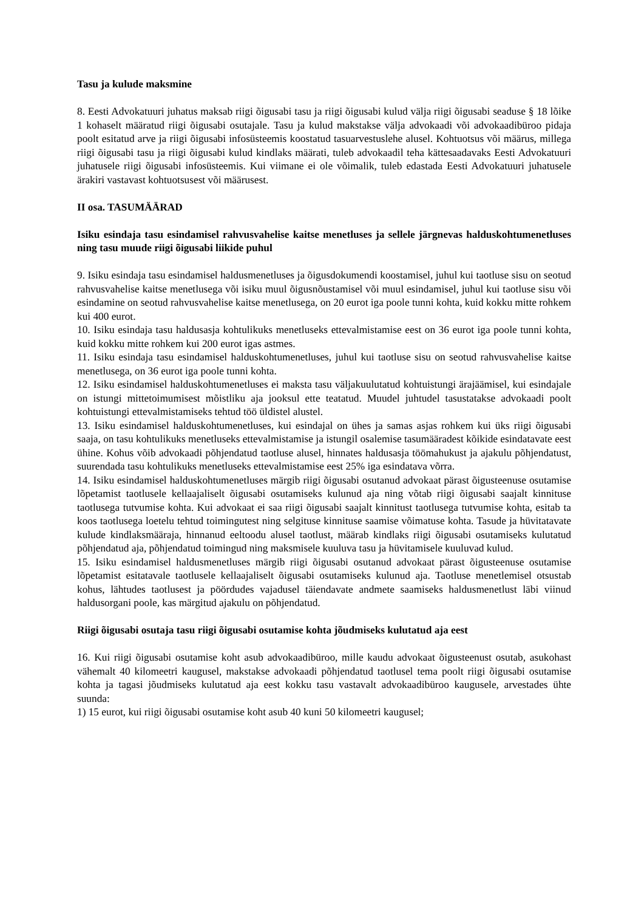Tasu ja kulude maksmine
8. Eesti Advokatuuri juhatus maksab riigi õigusabi tasu ja riigi õigusabi kulud välja riigi õigusabi seaduse § 18 lõike 1 kohaselt määratud riigi õigusabi osutajale. Tasu ja kulud makstakse välja advokaadi või advokaadibüroo pidaja poolt esitatud arve ja riigi õigusabi infosüsteemis koostatud tasuarvestuslehe alusel. Kohtuotsus või määrus, millega riigi õigusabi tasu ja riigi õigusabi kulud kindlaks määrati, tuleb advokaadil teha kättesaadavaks Eesti Advokatuuri juhatusele riigi õigusabi infosüsteemis. Kui viimane ei ole võimalik, tuleb edastada Eesti Advokatuuri juhatusele ärakiri vastavast kohtuotsusest või määrusest.
II osa. TASUMÄÄRAD
Isiku esindaja tasu esindamisel rahvusvahelise kaitse menetluses ja sellele järgnevas halduskohtumenetluses ning tasu muude riigi õigusabi liikide puhul
9. Isiku esindaja tasu esindamisel haldusmenetluses ja õigusdokumendi koostamisel, juhul kui taotluse sisu on seotud rahvusvahelise kaitse menetlusega või isiku muul õigusnõustamisel või muul esindamisel, juhul kui taotluse sisu või esindamine on seotud rahvusvahelise kaitse menetlusega, on 20 eurot iga poole tunni kohta, kuid kokku mitte rohkem kui 400 eurot.
10. Isiku esindaja tasu haldusasja kohtulikuks menetluseks ettevalmistamise eest on 36 eurot iga poole tunni kohta, kuid kokku mitte rohkem kui 200 eurot igas astmes.
11. Isiku esindaja tasu esindamisel halduskohtumenetluses, juhul kui taotluse sisu on seotud rahvusvahelise kaitse menetlusega, on 36 eurot iga poole tunni kohta.
12. Isiku esindamisel halduskohtumenetluses ei maksta tasu väljakuulutatud kohtuistungi ärajäämisel, kui esindajale on istungi mittetoimumisest mõistliku aja jooksul ette teatatud. Muudel juhtudel tasustatakse advokaadi poolt kohtuistungi ettevalmistamiseks tehtud töö üldistel alustel.
13. Isiku esindamisel halduskohtumenetluses, kui esindajal on ühes ja samas asjas rohkem kui üks riigi õigusabi saaja, on tasu kohtulikuks menetluseks ettevalmistamise ja istungil osalemise tasumääradest kõikide esindatavate eest ühine. Kohus võib advokaadi põhjendatud taotluse alusel, hinnates haldusasja töömahukust ja ajakulu põhjendatust, suurendada tasu kohtulikuks menetluseks ettevalmistamise eest 25% iga esindatava võrra.
14. Isiku esindamisel halduskohtumenetluses märgib riigi õigusabi osutanud advokaat pärast õigusteenuse osutamise lõpetamist taotlusele kellaajaliselt õigusabi osutamiseks kulunud aja ning võtab riigi õigusabi saajalt kinnituse taotlusega tutvumise kohta. Kui advokaat ei saa riigi õigusabi saajalt kinnitust taotlusega tutvumise kohta, esitab ta koos taotlusega loetelu tehtud toimingutest ning selgituse kinnituse saamise võimatuse kohta. Tasude ja hüvitatavate kulude kindlaksmääraja, hinnanud eeltoodu alusel taotlust, määrab kindlaks riigi õigusabi osutamiseks kulutatud põhjendatud aja, põhjendatud toimingud ning maksmisele kuuluva tasu ja hüvitamisele kuuluvad kulud.
15. Isiku esindamisel haldusmenetluses märgib riigi õigusabi osutanud advokaat pärast õigusteenuse osutamise lõpetamist esitatavale taotlusele kellaajaliselt õigusabi osutamiseks kulunud aja. Taotluse menetlemisel otsustab kohus, lähtudes taotlusest ja pöördudes vajadusel täiendavate andmete saamiseks haldusmenetlust läbi viinud haldusorgani poole, kas märgitud ajakulu on põhjendatud.
Riigi õigusabi osutaja tasu riigi õigusabi osutamise kohta jõudmiseks kulutatud aja eest
16. Kui riigi õigusabi osutamise koht asub advokaadibüroo, mille kaudu advokaat õigusteenust osutab, asukohast vähemalt 40 kilomeetri kaugusel, makstakse advokaadi põhjendatud taotlusel tema poolt riigi õigusabi osutamise kohta ja tagasi jõudmiseks kulutatud aja eest kokku tasu vastavalt advokaadibüroo kaugusele, arvestades ühte suunda:
1) 15 eurot, kui riigi õigusabi osutamise koht asub 40 kuni 50 kilomeetri kaugusel;